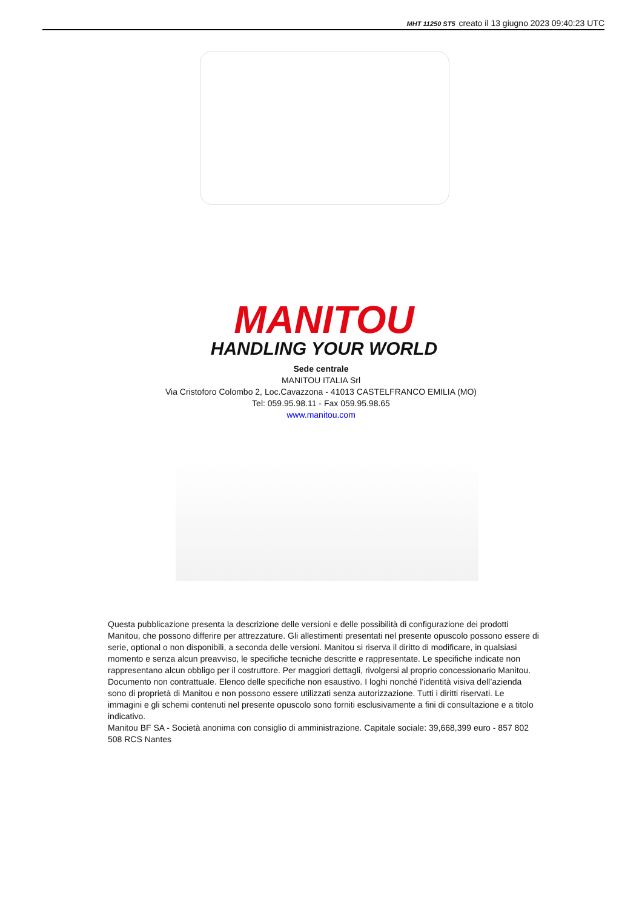MHT 11250 ST5 creato il 13 giugno 2023 09:40:23 UTC
MANITOU
HANDLING YOUR WORLD
Sede centrale
MANITOU ITALIA Srl
Via Cristoforo Colombo 2, Loc.Cavazzona - 41013 CASTELFRANCO EMILIA (MO)
Tel: 059.95.98.11 - Fax 059.95.98.65
www.manitou.com
Questa pubblicazione presenta la descrizione delle versioni e delle possibilità di configurazione dei prodotti Manitou, che possono differire per attrezzature. Gli allestimenti presentati nel presente opuscolo possono essere di serie, optional o non disponibili, a seconda delle versioni. Manitou si riserva il diritto di modificare, in qualsiasi momento e senza alcun preavviso, le specifiche tecniche descritte e rappresentate. Le specifiche indicate non rappresentano alcun obbligo per il costruttore. Per maggiori dettagli, rivolgersi al proprio concessionario Manitou. Documento non contrattuale. Elenco delle specifiche non esaustivo. I loghi nonché l’identità visiva dell’azienda sono di proprietà di Manitou e non possono essere utilizzati senza autorizzazione. Tutti i diritti riservati. Le immagini e gli schemi contenuti nel presente opuscolo sono forniti esclusivamente a fini di consultazione e a titolo indicativo.
Manitou BF SA - Società anonima con consiglio di amministrazione. Capitale sociale: 39,668,399 euro - 857 802 508 RCS Nantes